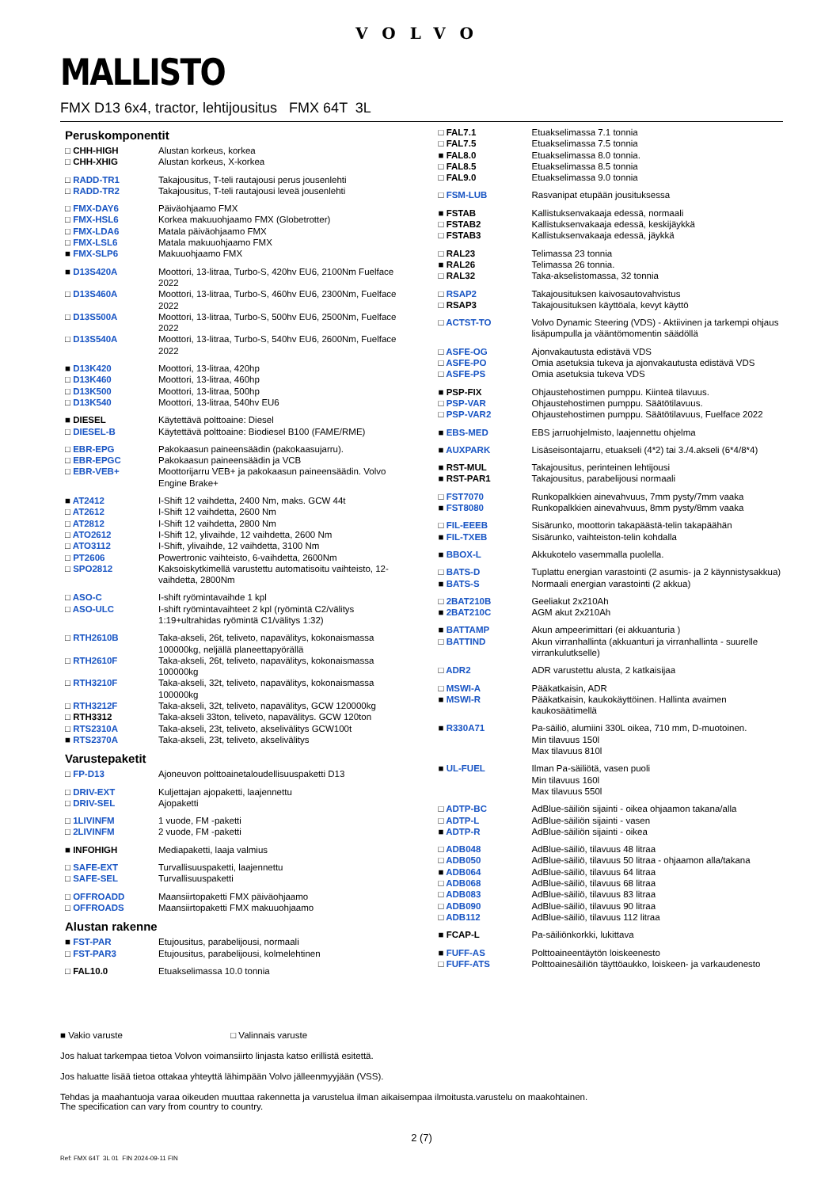VOLVO
MALLISTO
FMX D13 6x4, tractor, lehtijousitus FMX 64T 3L
Peruskomponentit
| □ CHH-HIGH | Alustan korkeus, korkea |
| □ CHH-XHIG | Alustan korkeus, X-korkea |
| □ RADD-TR1 | Takajousitus, T-teli rautajousi perus jousenlehti |
| □ RADD-TR2 | Takajousitus, T-teli rautajousi leveä jousenlehti |
| □ FMX-DAY6 | Päiväohjaamo FMX |
| □ FMX-HSL6 | Korkea makuuohjaamo FMX (Globetrotter) |
| □ FMX-LDA6 | Matala päiväohjaamo FMX |
| □ FMX-LSL6 | Matala makuuohjaamo FMX |
| ■ FMX-SLP6 | Makuuohjaamo FMX |
| ■ D13S420A | Moottori, 13-litraa, Turbo-S, 420hv EU6, 2100Nm Fuelface 2022 |
| □ D13S460A | Moottori, 13-litraa, Turbo-S, 460hv EU6, 2300Nm, Fuelface 2022 |
| □ D13S500A | Moottori, 13-litraa, Turbo-S, 500hv EU6, 2500Nm, Fuelface 2022 |
| □ D13S540A | Moottori, 13-litraa, Turbo-S, 540hv EU6, 2600Nm, Fuelface 2022 |
| ■ D13K420 | Moottori, 13-litraa, 420hp |
| □ D13K460 | Moottori, 13-litraa, 460hp |
| □ D13K500 | Moottori, 13-litraa, 500hp |
| □ D13K540 | Moottori, 13-litraa, 540hv EU6 |
| ■ DIESEL | Käytettävä polttoaine: Diesel |
| □ DIESEL-B | Käytettävä polttoaine: Biodiesel B100 (FAME/RME) |
| □ EBR-EPG | Pakokaasun paineensäädin (pakokaasujarru). |
| □ EBR-EPGC | Pakokaasun paineensäädin ja VCB |
| □ EBR-VEB+ | Moottorijarru VEB+ ja pakokaasun paineensäädin. Volvo Engine Brake+ |
| ■ AT2412 | I-Shift 12 vaihdetta, 2400 Nm, maks. GCW 44t |
| □ AT2612 | I-Shift 12 vaihdetta, 2600 Nm |
| □ AT2812 | I-Shift 12 vaihdetta, 2800 Nm |
| □ ATO2612 | I-Shift 12, ylivaihde, 12 vaihdetta, 2600 Nm |
| □ ATO3112 | I-Shift, ylivaihde, 12 vaihdetta, 3100 Nm |
| □ PT2606 | Powertronic vaihteisto, 6-vaihdetta, 2600Nm |
| □ SPO2812 | Kaksoiskytkimellä varustettu automatisoitu vaihteisto, 12-vaihdetta, 2800Nm |
| □ ASO-C | I-shift ryömintavaihde 1 kpl |
| □ ASO-ULC | I-shift ryömintavaihteet 2 kpl (ryömintä C2/välitys 1:19+ultrahidas ryömintä C1/välitys 1:32) |
| □ RTH2610B | Taka-akseli, 26t, teliveto, napavälitys, kokonaismassa 100000kg, neljällä planeettapyörällä |
| □ RTH2610F | Taka-akseli, 26t, teliveto, napavälitys, kokonaismassa 100000kg |
| □ RTH3210F | Taka-akseli, 32t, teliveto, napavälitys, kokonaismassa 100000kg |
| □ RTH3212F | Taka-akseli, 32t, teliveto, napavälitys, GCW 120000kg |
| □ RTH3312 | Taka-akseli 33ton, teliveto, napavälitys. GCW 120ton |
| □ RTS2310A | Taka-akseli, 23t, teliveto, akselivälitys GCW100t |
| ■ RTS2370A | Taka-akseli, 23t, teliveto, akselivälitys |
Varustepaketit
| □ FP-D13 | Ajoneuvon polttoainetaloudellisuuspaketti D13 |
| □ DRIV-EXT | Kuljettajan ajopaketti, laajennettu |
| □ DRIV-SEL | Ajopaketti |
| □ 1LIVINFM | 1 vuode, FM -paketti |
| □ 2LIVINFM | 2 vuode, FM -paketti |
| ■ INFOHIGH | Mediapaketti, laaja valmius |
| □ SAFE-EXT | Turvallisuuspaketti, laajennettu |
| □ SAFE-SEL | Turvallisuuspaketti |
| □ OFFROADD | Maansiirtopaketti FMX päiväohjaamo |
| □ OFFROADS | Maansiirtopaketti FMX makuuohjaamo |
Alustan rakenne
| ■ FST-PAR | Etujousitus, parabelijousi, normaali |
| □ FST-PAR3 | Etujousitus, parabelijousi, kolmelehtinen |
| □ FAL10.0 | Etuakselimassa 10.0 tonnia |
| □ FAL7.1 | Etuakselimassa 7.1 tonnia |
| □ FAL7.5 | Etuakselimassa 7.5 tonnia |
| ■ FAL8.0 | Etuakselimassa 8.0 tonnia. |
| □ FAL8.5 | Etuakselimassa 8.5 tonnia |
| □ FAL9.0 | Etuakselimassa 9.0 tonnia |
| □ FSM-LUB | Rasvanipat etupään jousituksessa |
| ■ FSTAB | Kallistuksenvakaaja edessä, normaali |
| □ FSTAB2 | Kallistuksenvakaaja edessä, keskijäykkä |
| □ FSTAB3 | Kallistuksenvakaaja edessä, jäykkä |
| □ RAL23 | Telimassa 23 tonnia |
| ■ RAL26 | Telimassa 26 tonnia. |
| □ RAL32 | Taka-akselistomassa, 32 tonnia |
| □ RSAP2 | Takajousituksen kaivosautovahvistus |
| □ RSAP3 | Takajousituksen käyttöala, kevyt käyttö |
| □ ACTST-TO | Volvo Dynamic Steering (VDS) - Aktiivinen ja tarkempi ohjaus lisäpumpulla ja vääntömomentin säädöllä |
| □ ASFE-OG | Ajonvakautusta edistävä VDS |
| □ ASFE-PO | Omia asetuksia tukeva ja ajonvakautusta edistävä VDS |
| □ ASFE-PS | Omia asetuksia tukeva VDS |
| ■ PSP-FIX | Ohjaustehostimen pumppu. Kiinteä tilavuus. |
| □ PSP-VAR | Ohjaustehostimen pumppu. Säätötilavuus. |
| □ PSP-VAR2 | Ohjaustehostimen pumppu. Säätötilavuus, Fuelface 2022 |
| ■ EBS-MED | EBS jarruohjelmisto, laajennettu ohjelma |
| ■ AUXPARK | Lisäseisontajarru, etuakseli (4*2) tai 3./4.akseli (6*4/8*4) |
| ■ RST-MUL | Takajousitus, perinteinen lehtijousi |
| ■ RST-PAR1 | Takajousitus, parabelijousi normaali |
| □ FST7070 | Runkopalkkien ainevahvuus, 7mm pysty/7mm vaaka |
| ■ FST8080 | Runkopalkkien ainevahvuus, 8mm pysty/8mm vaaka |
| □ FIL-EEEB | Sisärunko, moottorin takapäästä-telin takapäähän |
| ■ FIL-TXEB | Sisärunko, vaihteiston-telin kohdalla |
| ■ BBOX-L | Akkukotelo vasemmalla puolella. |
| □ BATS-D | Tuplattu energian varastointi (2 asumis- ja 2 käynnistysakkua) |
| ■ BATS-S | Normaali energian varastointi (2 akkua) |
| □ 2BAT210B | Geeliakut 2x210Ah |
| ■ 2BAT210C | AGM akut 2x210Ah |
| ■ BATTAMP | Akun ampeerimittari (ei akkuanturia ) |
| □ BATTIND | Akun virranhallinta (akkuanturi ja virranhallinta - suurelle virrankulutkselle) |
| □ ADR2 | ADR varustettu alusta, 2 katkaisijaa |
| □ MSWI-A | Pääkatkaisin, ADR |
| ■ MSWI-R | Pääkatkaisin, kaukokäyttöinen. Hallinta avaimen kaukosäätimellä |
| ■ R330A71 | Pa-säiliö, alumiini 330L oikea, 710 mm, D-muotoinen. Min tilavuus 150l Max tilavuus 810l |
| ■ UL-FUEL | Ilman Pa-säiliötä, vasen puoli Min tilavuus 160l Max tilavuus 550l |
| □ ADTP-BC | AdBlue-säiliön sijainti - oikea ohjaamon takana/alla |
| □ ADTP-L | AdBlue-säiliön sijainti - vasen |
| ■ ADTP-R | AdBlue-säiliön sijainti - oikea |
| □ ADB048 | AdBlue-säiliö, tilavuus 48 litraa |
| □ ADB050 | AdBlue-säiliö, tilavuus 50 litraa - ohjaamon alla/takana |
| ■ ADB064 | AdBlue-säiliö, tilavuus 64 litraa |
| □ ADB068 | AdBlue-säiliö, tilavuus 68 litraa |
| □ ADB083 | AdBlue-säiliö, tilavuus 83 litraa |
| □ ADB090 | AdBlue-säiliö, tilavuus 90 litraa |
| □ ADB112 | AdBlue-säiliö, tilavuus 112 litraa |
| ■ FCAP-L | Pa-säiliönkorkki, lukittava |
| ■ FUFF-AS | Polttoaineentäytön loiskeenesto |
| □ FUFF-ATS | Polttoainesäiliön täyttöaukko, loiskeen- ja varkaudenesto |
■ Vakio varuste □ Valinnais varuste
Jos haluat tarkempaa tietoa Volvon voimansiirto linjasta katso erillistä esitettä.
Jos haluatte lisää tietoa ottakaa yhteyttä lähimpään Volvo jälleenmyyjään (VSS).
Tehdas ja maahantuoja varaa oikeuden muuttaa rakennetta ja varustelua ilman aikaisempaa ilmoitusta.varustelu on maakohtainen.
The specification can vary from country to country.
2 (7)
Ref: FMX 64T 3L 01 FIN 2024-09-11 FIN